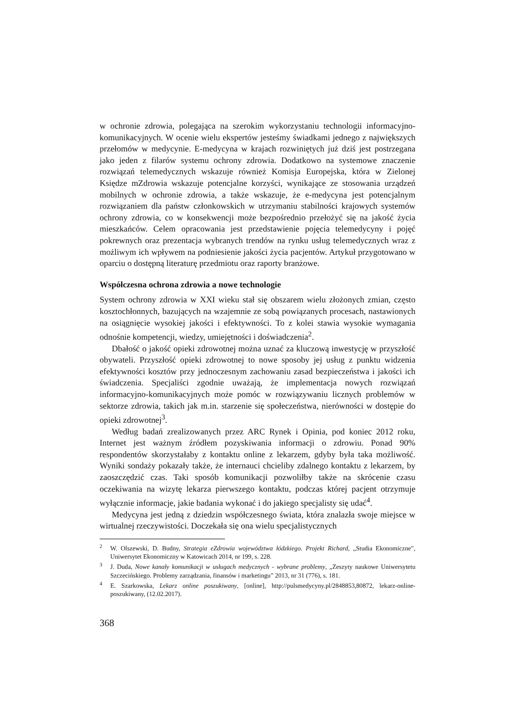w ochronie zdrowia, polegająca na szerokim wykorzystaniu technologii informacyjno-komunikacyjnych. W ocenie wielu ekspertów jesteśmy świadkami jednego z największych przełomów w medycynie. E-medycyna w krajach rozwiniętych już dziś jest postrzegana jako jeden z filarów systemu ochrony zdrowia. Dodatkowo na systemowe znaczenie rozwiązań telemedycznych wskazuje również Komisja Europejska, która w Zielonej Księdze mZdrowia wskazuje potencjalne korzyści, wynikające ze stosowania urządzeń mobilnych w ochronie zdrowia, a także wskazuje, że e-medycyna jest potencjalnym rozwiązaniem dla państw członkowskich w utrzymaniu stabilności krajowych systemów ochrony zdrowia, co w konsekwencji może bezpośrednio przełożyć się na jakość życia mieszkańców. Celem opracowania jest przedstawienie pojęcia telemedycyny i pojęć pokrewnych oraz prezentacja wybranych trendów na rynku usług telemedycznych wraz z możliwym ich wpływem na podniesienie jakości życia pacjentów. Artykuł przygotowano w oparciu o dostępną literaturę przedmiotu oraz raporty branżowe.
Współczesna ochrona zdrowia a nowe technologie
System ochrony zdrowia w XXI wieku stał się obszarem wielu złożonych zmian, często kosztochłonnych, bazujących na wzajemnie ze sobą powiązanych procesach, nastawionych na osiągnięcie wysokiej jakości i efektywności. To z kolei stawia wysokie wymagania odnośnie kompetencji, wiedzy, umiejętności i doświadczenia<sup>2</sup>.
Dbałość o jakość opieki zdrowotnej można uznać za kluczową inwestycję w przyszłość obywateli. Przyszłość opieki zdrowotnej to nowe sposoby jej usług z punktu widzenia efektywności kosztów przy jednoczesnym zachowaniu zasad bezpieczeństwa i jakości ich świadczenia. Specjaliści zgodnie uważają, że implementacja nowych rozwiązań informacyjno-komunikacyjnych może pomóc w rozwiązywaniu licznych problemów w sektorze zdrowia, takich jak m.in. starzenie się społeczeństwa, nierówności w dostępie do opieki zdrowotnej<sup>3</sup>.
Według badań zrealizowanych przez ARC Rynek i Opinia, pod koniec 2012 roku, Internet jest ważnym źródłem pozyskiwania informacji o zdrowiu. Ponad 90% respondentów skorzystałaby z kontaktu online z lekarzem, gdyby była taka możliwość. Wyniki sondaży pokazały także, że internauci chcieliby zdalnego kontaktu z lekarzem, by zaoszczędzić czas. Taki sposób komunikacji pozwoliłby także na skrócenie czasu oczekiwania na wizytę lekarza pierwszego kontaktu, podczas której pacjent otrzymuje wyłącznie informacje, jakie badania wykonać i do jakiego specjalisty się udać<sup>4</sup>.
Medycyna jest jedną z dziedzin współczesnego świata, która znalazła swoje miejsce w wirtualnej rzeczywistości. Doczekała się ona wielu specjalistycznych
<sup>2</sup> W. Olszewski, D. Budny, Strategia eZdrowia województwa łódzkiego. Projekt Richard, „Studia Ekonomiczne”, Uniwersytet Ekonomiczny w Katowicach 2014, nr 199, s. 228.
<sup>3</sup> J. Duda, Nowe kanały komunikacji w usługach medycznych - wybrane problemy, „Zeszyty naukowe Uniwersytetu Szczecińskiego. Problemy zarządzania, finansów i marketingu” 2013, nr 31 (776), s. 181.
<sup>4</sup> E. Szarkowska, Lekarz online poszukiwany, [online], http://pulsmedycyny.pl/2848853,80872, lekarz-online-poszukiwany, (12.02.2017).
368